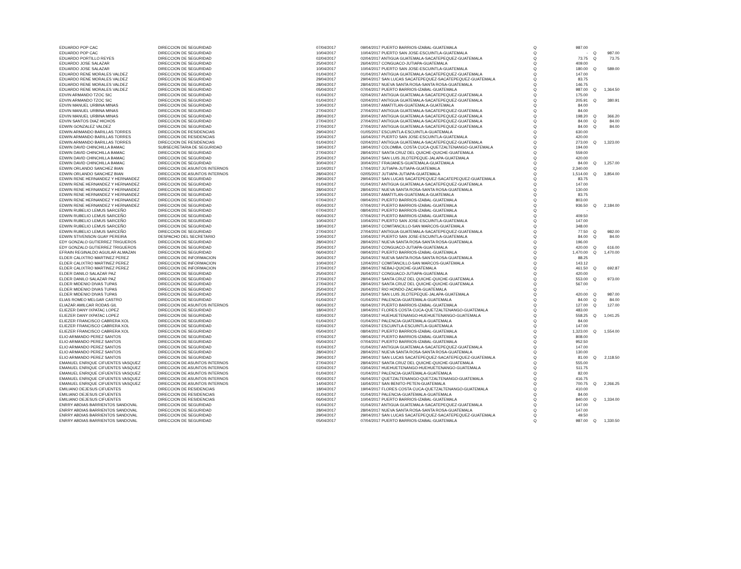| EDUARDO POP CAC | DIRECCION DE SEGURIDAD | 07/04/2017 | 09/04/2017 PUERTO BARRIOS-IZABAL-GUATEMALA | Q | 987.00 | | |
| EDUARDO POP CAC | DIRECCION DE SEGURIDAD | 10/04/2017 | 10/04/2017 PUERTO SAN JOSE-ESCUINTLA-GUATEMALA | Q | - | Q | 987.00 |
| EDUARDO PORTILLO REYES | DIRECCION DE SEGURIDAD | 02/04/2017 | 02/04/2017 ANTIGUA GUATEMALA-SACATEPEQUEZ-GUATEMALA | Q | 73.75 | Q | 73.75 |
| EDUARDO JOSE SALAZAR | DIRECCION DE SEGURIDAD | 25/04/2017 | 26/04/2017 CONGUACO-JUTIAPA-GUATEMALA | Q | 409.00 | | |
| EDUARDO JOSE SALAZAR | DIRECCION DE SEGURIDAD | 10/04/2017 | 10/04/2017 PUERTO SAN JOSE-ESCUINTLA-GUATEMALA | Q | 180.00 | Q | 589.00 |
| EDUARDO RENE MORALES VALDEZ | DIRECCION DE SEGURIDAD | 01/04/2017 | 01/04/2017 ANTIGUA GUATEMALA-SACATEPEQUEZ-GUATEMALA | Q | 147.00 | | |
| EDUARDO RENE MORALES VALDEZ | DIRECCION DE SEGURIDAD | 29/04/2017 | 29/04/2017 SAN LUCAS SACATEPEQUEZ-SACATEPEQUEZ-GUATEMALA | Q | 83.75 | | |
| EDUARDO RENE MORALES VALDEZ | DIRECCION DE SEGURIDAD | 28/04/2017 | 28/04/2017 NUEVA SANTA ROSA-SANTA ROSA-GUATEMALA | Q | 146.75 | | |
| EDUARDO RENE MORALES VALDEZ | DIRECCION DE SEGURIDAD | 05/04/2017 | 07/04/2017 PUERTO BARRIOS-IZABAL-GUATEMALA | Q | 987.00 | Q | 1,364.50 |
| EDVIN ARMANDO TZOC SIC | DIRECCION DE SEGURIDAD | 01/04/2017 | 02/04/2017 ANTIGUA GUATEMALA-SACATEPEQUEZ-GUATEMALA | Q | 175.00 | | |
| EDVIN ARMANDO TZOC SIC | DIRECCION DE SEGURIDAD | 01/04/2017 | 02/04/2017 ANTIGUA GUATEMALA-SACATEPEQUEZ-GUATEMALA | Q | 205.91 | Q | 380.91 |
| EDVIN MANUEL URBINA MINAS | DIRECCION DE SEGURIDAD | 10/04/2017 | 10/04/2017 AMATITLAN-GUATEMALA-GUATEMALA | Q | 84.00 | | |
| EDVIN MANUEL URBINA MINAS | DIRECCION DE SEGURIDAD | 27/04/2017 | 27/04/2017 ANTIGUA GUATEMALA-SACATEPEQUEZ-GUATEMALA | Q | 84.00 | | |
| EDVIN MANUEL URBINA MINAS | DIRECCION DE SEGURIDAD | 28/04/2017 | 30/04/2017 ANTIGUA GUATEMALA-SACATEPEQUEZ-GUATEMALA | Q | 198.20 | Q | 366.20 |
| EDVIN SANTOS DIAZ HICHOS | DIRECCION DE SEGURIDAD | 27/04/2017 | 27/04/2017 ANTIGUA GUATEMALA-SACATEPEQUEZ-GUATEMALA | Q | 84.00 | Q | 84.00 |
| EDWIN GONZALEZ VALDEZ | DIRECCION DE SEGURIDAD | 27/04/2017 | 27/04/2017 ANTIGUA GUATEMALA-SACATEPEQUEZ-GUATEMALA | Q | 84.00 | Q | 84.00 |
| EDWIN ARMANDO BARILLAS TORRES | DIRECCION DE RESIDENCIAS | 29/04/2017 | 01/05/2017 ESCUINTLA-ESCUINTLA-GUATEMALA | Q | 630.00 | | |
| EDWIN ARMANDO BARILLAS TORRES | DIRECCION DE RESIDENCIAS | 15/04/2017 | 16/04/2017 PUERTO SAN JOSE-ESCUINTLA-GUATEMALA | Q | 420.00 | | |
| EDWIN ARMANDO BARILLAS TORRES | DIRECCION DE RESIDENCIAS | 01/04/2017 | 02/04/2017 ANTIGUA GUATEMALA-SACATEPEQUEZ-GUATEMALA | Q | 273.00 | Q | 1,323.00 |
| EDWIN DAVID CHINCHILLA BAMAC | SUBSECRETARIA DE SEGURIDAD | 19/04/2017 | 19/04/2017 COLOMBA, COSTA CUCA-QUETZALTENANGO-GUATEMALA | Q | 194.00 | | |
| EDWIN DAVID CHINCHILLA BAMAC | DIRECCION DE SEGURIDAD | 27/04/2017 | 28/04/2017 SANTA CRUZ DEL QUICHE-QUICHE-GUATEMALA | Q | 559.00 | | |
| EDWIN DAVID CHINCHILLA BAMAC | DIRECCION DE SEGURIDAD | 25/04/2017 | 26/04/2017 SAN LUIS JILOTEPEQUE-JALAPA-GUATEMALA | Q | 420.00 | | |
| EDWIN DAVID CHINCHILLA BAMAC | DIRECCION DE SEGURIDAD | 30/04/2017 | 30/04/2017 FRAIJANES-GUATEMALA-GUATEMALA | Q | 84.00 | Q | 1,257.00 |
| EDWIN ORLANDO SANCHEZ BIAN | DIRECCION DE ASUNTOS INTERNOS | 11/04/2017 | 17/04/2017 JUTIAPA-JUTIAPA-GUATEMALA | Q | 2,340.00 | | |
| EDWIN ORLANDO SANCHEZ BIAN | DIRECCION DE ASUNTOS INTERNOS | 28/04/2017 | 02/05/2017 JUTIAPA-JUTIAPA-GUATEMALA | Q | 1,514.00 | Q | 3,854.00 |
| EDWIN RENE HERNANDEZ Y HERNANDEZ | DIRECCION DE SEGURIDAD | 29/04/2017 | 29/04/2017 SAN LUCAS SACATEPEQUEZ-SACATEPEQUEZ-GUATEMALA | Q | 83.75 | | |
| EDWIN RENE HERNANDEZ Y HERNANDEZ | DIRECCION DE SEGURIDAD | 01/04/2017 | 01/04/2017 ANTIGUA GUATEMALA-SACATEPEQUEZ-GUATEMALA | Q | 147.00 | | |
| EDWIN RENE HERNANDEZ Y HERNANDEZ | DIRECCION DE SEGURIDAD | 28/04/2017 | 28/04/2017 NUEVA SANTA ROSA-SANTA ROSA-GUATEMALA | Q | 130.00 | | |
| EDWIN RENE HERNANDEZ Y HERNANDEZ | DIRECCION DE SEGURIDAD | 10/04/2017 | 10/04/2017 AMATITLAN-GUATEMALA-GUATEMALA | Q | 83.75 | | |
| EDWIN RENE HERNANDEZ Y HERNANDEZ | DIRECCION DE SEGURIDAD | 07/04/2017 | 09/04/2017 PUERTO BARRIOS-IZABAL-GUATEMALA | Q | 803.00 | | |
| EDWIN RENE HERNANDEZ Y HERNANDEZ | DIRECCION DE SEGURIDAD | 05/04/2017 | 07/04/2017 PUERTO BARRIOS-IZABAL-GUATEMALA | Q | 936.50 | Q | 2,184.00 |
| EDWIN RUBELIO LEMUS SARCEÑO | DIRECCION DE SEGURIDAD | 07/04/2017 | 08/04/2017 PUERTO BARRIOS-IZABAL-GUATEMALA | Q | - | | |
| EDWIN RUBELIO LEMUS SARCEÑO | DIRECCION DE SEGURIDAD | 06/04/2017 | 07/04/2017 PUERTO BARRIOS-IZABAL-GUATEMALA | Q | 409.50 | | |
| EDWIN RUBELIO LEMUS SARCEÑO | DIRECCION DE SEGURIDAD | 10/04/2017 | 10/04/2017 PUERTO SAN JOSE-ESCUINTLA-GUATEMALA | Q | 147.00 | | |
| EDWIN RUBELIO LEMUS SARCEÑO | DIRECCION DE SEGURIDAD | 18/04/2017 | 19/04/2017 COMITANCILLO-SAN MARCOS-GUATEMALA | Q | 348.00 | | |
| EDWIN RUBELIO LEMUS SARCEÑO | DIRECCION DE SEGURIDAD | 27/04/2017 | 27/04/2017 ANTIGUA GUATEMALA-SACATEPEQUEZ-GUATEMALA | Q | 77.50 | Q | 982.00 |
| EDWIN STIVENSON GUAY PEREIRA | DESPACHO DEL SECRETARIO | 10/04/2017 | 10/04/2017 PUERTO SAN JOSE-ESCUINTLA-GUATEMALA | Q | 84.00 | Q | 84.00 |
| EDY GONZALO GUTIERREZ TRIGUEROS | DIRECCION DE SEGURIDAD | 28/04/2017 | 28/04/2017 NUEVA SANTA ROSA-SANTA ROSA-GUATEMALA | Q | 196.00 | | |
| EDY GONZALO GUTIERREZ TRIGUEROS | DIRECCION DE SEGURIDAD | 25/04/2017 | 26/04/2017 CONGUACO-JUTIAPA-GUATEMALA | Q | 420.00 | Q | 616.00 |
| EFRAIN REGINALDO AGUILAR ALMAZAN | DIRECCION DE SEGURIDAD | 06/04/2017 | 09/04/2017 PUERTO BARRIOS-IZABAL-GUATEMALA | Q | 1,470.00 | Q | 1,470.00 |
| ELDER CALIXTRO MARTINEZ PEREZ | DIRECCION DE INFORMACION | 26/04/2017 | 26/04/2017 NUEVA SANTA ROSA-SANTA ROSA-GUATEMALA | Q | 88.25 | | |
| ELDER CALIXTRO MARTINEZ PEREZ | DIRECCION DE INFORMACION | 10/04/2017 | 12/04/2017 COMITANCILLO-SAN MARCOS-GUATEMALA | Q | 143.12 | | |
| ELDER CALIXTRO MARTINEZ PEREZ | DIRECCION DE INFORMACION | 27/04/2017 | 28/04/2017 NEBAJ-QUICHE-GUATEMALA | Q | 461.50 | Q | 692.87 |
| ELDER DANILO SALAZAR PAZ | DIRECCION DE SEGURIDAD | 25/04/2017 | 26/04/2017 CONGUACO-JUTIAPA-GUATEMALA | Q | 420.00 | | |
| ELDER DANILO SALAZAR PAZ | DIRECCION DE SEGURIDAD | 27/04/2017 | 28/04/2017 SANTA CRUZ DEL QUICHE-QUICHE-GUATEMALA | Q | 553.00 | Q | 973.00 |
| ELDER MIDENIO DIVAS TUPAS | DIRECCION DE SEGURIDAD | 27/04/2017 | 28/04/2017 SANTA CRUZ DEL QUICHE-QUICHE-GUATEMALA | Q | 567.00 | | |
| ELDER MIDENIO DIVAS TUPAS | DIRECCION DE SEGURIDAD | 25/04/2017 | 26/04/2017 RIO HONDO-ZACAPA-GUATEMALA | Q | - | | |
| ELDER MIDENIO DIVAS TUPAS | DIRECCION DE SEGURIDAD | 25/04/2017 | 26/04/2017 SAN LUIS JILOTEPEQUE-JALAPA-GUATEMALA | Q | 420.00 | Q | 987.00 |
| ELIAS ROMEO MELGAR CASTRO | DIRECCION DE SEGURIDAD | 01/04/2017 | 01/04/2017 PALENCIA-GUATEMALA-GUATEMALA | Q | 84.00 | Q | 84.00 |
| ELIAZAR AMILCAR RODAS GIL | DIRECCION DE ASUNTOS INTERNOS | 06/04/2017 | 06/04/2017 PUERTO BARRIOS-IZABAL-GUATEMALA | Q | 127.00 | Q | 127.00 |
| ELIEZER DANY IXPATAC LOPEZ | DIRECCION DE SEGURIDAD | 18/04/2017 | 19/04/2017 FLORES COSTA CUCA-QUETZALTENANGO-GUATEMALA | Q | 483.00 | | |
| ELIEZER DANY IXPATAC LOPEZ | DIRECCION DE SEGURIDAD | 02/04/2017 | 03/04/2017 HUEHUETENANGO-HUEHUETENANGO-GUATEMALA | Q | 558.25 | Q | 1,041.25 |
| ELIEZER FRANCISCO CABRERA XOL | DIRECCION DE SEGURIDAD | 01/04/2017 | 01/04/2017 PALENCIA-GUATEMALA-GUATEMALA | Q | 84.00 | | |
| ELIEZER FRANCISCO CABRERA XOL | DIRECCION DE SEGURIDAD | 02/04/2017 | 02/04/2017 ESCUINTLA-ESCUINTLA-GUATEMALA | Q | 147.00 | | |
| ELIEZER FRANCISCO CABRERA XOL | DIRECCION DE SEGURIDAD | 05/04/2017 | 08/04/2017 PUERTO BARRIOS-IZABAL-GUATEMALA | Q | 1,323.00 | Q | 1,554.00 |
| ELIO ARMANDO PEREZ SANTOS | DIRECCION DE SEGURIDAD | 07/04/2017 | 09/04/2017 PUERTO BARRIOS-IZABAL-GUATEMALA | Q | 808.00 | | |
| ELIO ARMANDO PEREZ SANTOS | DIRECCION DE SEGURIDAD | 05/04/2017 | 07/04/2017 PUERTO BARRIOS-IZABAL-GUATEMALA | Q | 952.50 | | |
| ELIO ARMANDO PEREZ SANTOS | DIRECCION DE SEGURIDAD | 01/04/2017 | 01/04/2017 ANTIGUA GUATEMALA-SACATEPEQUEZ-GUATEMALA | Q | 147.00 | | |
| ELIO ARMANDO PEREZ SANTOS | DIRECCION DE SEGURIDAD | 28/04/2017 | 28/04/2017 NUEVA SANTA ROSA-SANTA ROSA-GUATEMALA | Q | 130.00 | | |
| ELIO ARMANDO PEREZ SANTOS | DIRECCION DE SEGURIDAD | 29/04/2017 | 29/04/2017 SAN LUCAS SACATEPEQUEZ-SACATEPEQUEZ-GUATEMALA | Q | 81.00 | Q | 2,118.50 |
| EMANUEL ENRIQUE CIFUENTES VASQUEZ | DIRECCION DE ASUNTOS INTERNOS | 27/04/2017 | 28/04/2017 SANTA CRUZ DEL QUICHE-QUICHE-GUATEMALA | Q | 555.00 | | |
| EMANUEL ENRIQUE CIFUENTES VASQUEZ | DIRECCION DE ASUNTOS INTERNOS | 02/04/2017 | 03/04/2017 HUEHUETENANGO-HUEHUETENANGO-GUATEMALA | Q | 511.75 | | |
| EMANUEL ENRIQUE CIFUENTES VASQUEZ | DIRECCION DE ASUNTOS INTERNOS | 01/04/2017 | 01/04/2017 PALENCIA-GUATEMALA-GUATEMALA | Q | 82.00 | | |
| EMANUEL ENRIQUE CIFUENTES VASQUEZ | DIRECCION DE ASUNTOS INTERNOS | 05/04/2017 | 06/04/2017 QUETZALTENANGO-QUETZALTENANGO-GUATEMALA | Q | 416.75 | | |
| EMANUEL ENRIQUE CIFUENTES VASQUEZ | DIRECCION DE ASUNTOS INTERNOS | 14/04/2017 | 16/04/2017 SAN BENITO-PETEN-GUATEMALA | Q | 700.75 | Q | 2,266.25 |
| EMILIANO DEJESUS CIFUENTES | DIRECCION DE RESIDENCIAS | 18/04/2017 | 19/04/2017 FLORES COSTA CUCA-QUETZALTENANGO-GUATEMALA | Q | 410.00 | | |
| EMILIANO DEJESUS CIFUENTES | DIRECCION DE RESIDENCIAS | 01/04/2017 | 01/04/2017 PALENCIA-GUATEMALA-GUATEMALA | Q | 84.00 | | |
| EMILIANO DEJESUS CIFUENTES | DIRECCION DE RESIDENCIAS | 06/04/2017 | 10/04/2017 PUERTO BARRIOS-IZABAL-GUATEMALA | Q | 840.00 | Q | 1,334.00 |
| ENRRY ABDIAS BARRIENTOS SANDOVAL | DIRECCION DE SEGURIDAD | 01/04/2017 | 01/04/2017 ANTIGUA GUATEMALA-SACATEPEQUEZ-GUATEMALA | Q | 147.00 | | |
| ENRRY ABDIAS BARRIENTOS SANDOVAL | DIRECCION DE SEGURIDAD | 28/04/2017 | 28/04/2017 NUEVA SANTA ROSA-SANTA ROSA-GUATEMALA | Q | 147.00 | | |
| ENRRY ABDIAS BARRIENTOS SANDOVAL | DIRECCION DE SEGURIDAD | 29/04/2017 | 29/04/2017 SAN LUCAS SACATEPEQUEZ-SACATEPEQUEZ-GUATEMALA | Q | 49.50 | | |
| ENRRY ABDIAS BARRIENTOS SANDOVAL | DIRECCION DE SEGURIDAD | 05/04/2017 | 07/04/2017 PUERTO BARRIOS-IZABAL-GUATEMALA | Q | 987.00 | Q | 1,330.50 |